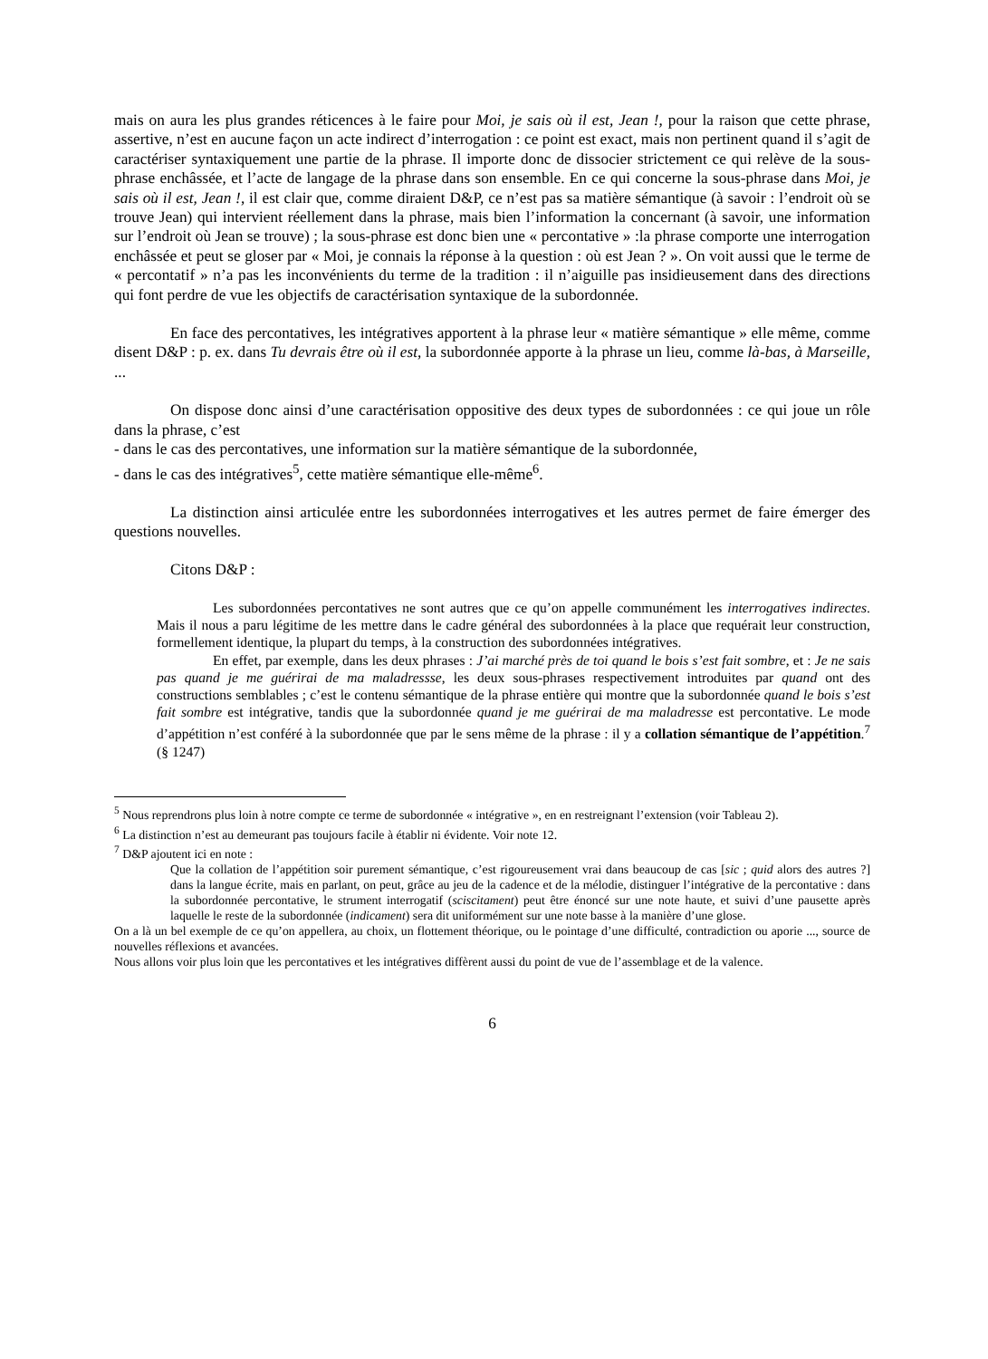mais on aura les plus grandes réticences à le faire pour Moi, je sais où il est, Jean !, pour la raison que cette phrase, assertive, n’est en aucune façon un acte indirect d’interrogation : ce point est exact, mais non pertinent quand il s’agit de caractériser syntaxiquement une partie de la phrase. Il importe donc de dissocier strictement ce qui relève de la sous-phrase enchâssée, et l’acte de langage de la phrase dans son ensemble. En ce qui concerne la sous-phrase dans Moi, je sais où il est, Jean !, il est clair que, comme diraient D&P, ce n’est pas sa matière sémantique (à savoir : l’endroit où se trouve Jean) qui intervient réellement dans la phrase, mais bien l’information la concernant (à savoir, une information sur l’endroit où Jean se trouve) ; la sous-phrase est donc bien une « percontative » :la phrase comporte une interrogation enchâssée et peut se gloser par « Moi, je connais la réponse à la question : où est Jean ? ». On voit aussi que le terme de « percontatif » n’a pas les inconvénients du terme de la tradition : il n’aiguille pas insidieusement dans des directions qui font perdre de vue les objectifs de caractérisation syntaxique de la subordonnée.
En face des percontatives, les intégratives apportent à la phrase leur « matière sémantique » elle même, comme disent D&P : p. ex. dans Tu devrais être où il est, la subordonnée apporte à la phrase un lieu, comme là-bas, à Marseille, ...
On dispose donc ainsi d’une caractérisation oppositive des deux types de subordonnées : ce qui joue un rôle dans la phrase, c’est
- dans le cas des percontatives, une information sur la matière sémantique de la subordonnée,
- dans le cas des intégratives<sup>5</sup>, cette matière sémantique elle-même<sup>6</sup>.
La distinction ainsi articulée entre les subordonnées interrogatives et les autres permet de faire émerger des questions nouvelles.
Citons D&P :
Les subordonnées percontatives ne sont autres que ce qu’on appelle communément les interrogatives indirectes. Mais il nous a paru légitime de les mettre dans le cadre général des subordonnées à la place que requérait leur construction, formellement identique, la plupart du temps, à la construction des subordonnées intégratives.
En effet, par exemple, dans les deux phrases : J’ai marché près de toi quand le bois s’est fait sombre, et : Je ne sais pas quand je me guérirai de ma maladressse, les deux sous-phrases respectivement introduites par quand ont des constructions semblables ; c’est le contenu sémantique de la phrase entière qui montre que la subordonnée quand le bois s’est fait sombre est intégrative, tandis que la subordonnée quand je me guérirai de ma maladresse est percontative. Le mode d’appétition n’est conféré à la subordonnée que par le sens même de la phrase : il y a collation sémantique de l’appétition.<sup>7</sup> (§ 1247)
<sup>5</sup> Nous reprendrons plus loin à notre compte ce terme de subordonnée « intégrative », en en restreignant l’extension (voir Tableau 2).
<sup>6</sup> La distinction n’est au demeurant pas toujours facile à établir ni évidente. Voir note 12.
<sup>7</sup> D&P ajoutent ici en note :
Que la collation de l’appétition soir purement sémantique, c’est rigoureusement vrai dans beaucoup de cas [sic ; quid alors des autres ?] dans la langue écrite, mais en parlant, on peut, grâce au jeu de la cadence et de la mélodie, distinguer l’intégrative de la percontative : dans la subordonnée percontative, le strument interrogatif (sciscitament) peut être énoncé sur une note haute, et suivi d’une pausette après laquelle le reste de la subordonnée (indicament) sera dit uniformément sur une note basse à la manière d’une glose.
On a là un bel exemple de ce qu’on appellera, au choix, un flottement théorique, ou le pointage d’une difficulté, contradiction ou aporie ..., source de nouvelles réflexions et avancées.
Nous allons voir plus loin que les percontatives et les intégratives diffèrent aussi du point de vue de l’assemblage et de la valence.
6